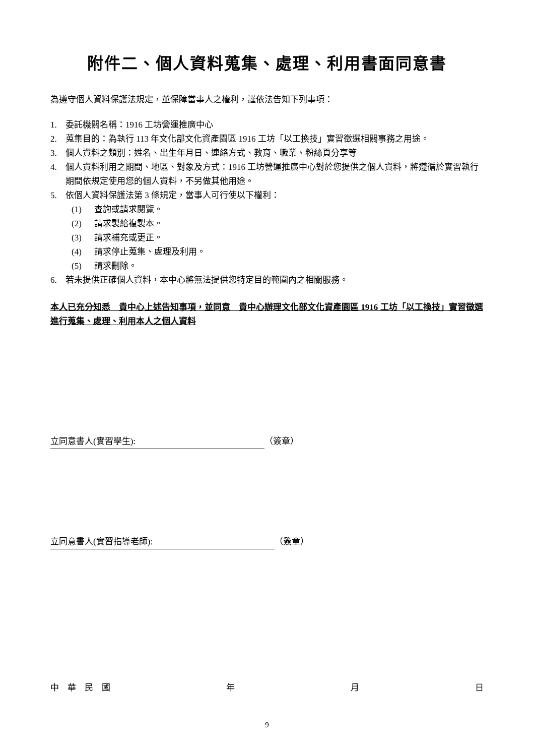附件二、個人資料蒐集、處理、利用書面同意書
為遵守個人資料保護法規定，並保障當事人之權利，謹依法告知下列事項：
1. 委託機關名稱：1916 工坊營運推廣中心
2. 蒐集目的：為執行 113 年文化部文化資產園區 1916 工坊「以工換技」實習徵選相關事務之用途。
3. 個人資料之類別：姓名、出生年月日、連絡方式、教育、職業、粉絲頁分享等
4. 個人資料利用之期間、地區、對象及方式：1916 工坊營運推廣中心對於您提供之個人資料，將遵循於實習執行期間依規定使用您的個人資料，不另做其他用途。
5. 依個人資料保護法第 3 條規定，當事人可行使以下權利：
(1) 查詢或請求閱覽。
(2) 請求製給複製本。
(3) 請求補充或更正。
(4) 請求停止蒐集、處理及利用。
(5) 請求刪除。
6. 若未提供正確個人資料，本中心將無法提供您特定目的範圍內之相關服務。
本人已充分知悉　貴中心上述告知事項，並同意　貴中心辦理文化部文化資產園區 1916 工坊「以工換技」實習徵選進行蒐集、處理、利用本人之個人資料
立同意書人(實習學生): （簽章）
立同意書人(實習指導老師): （簽章）
中　華　民　國 年 月 日
9